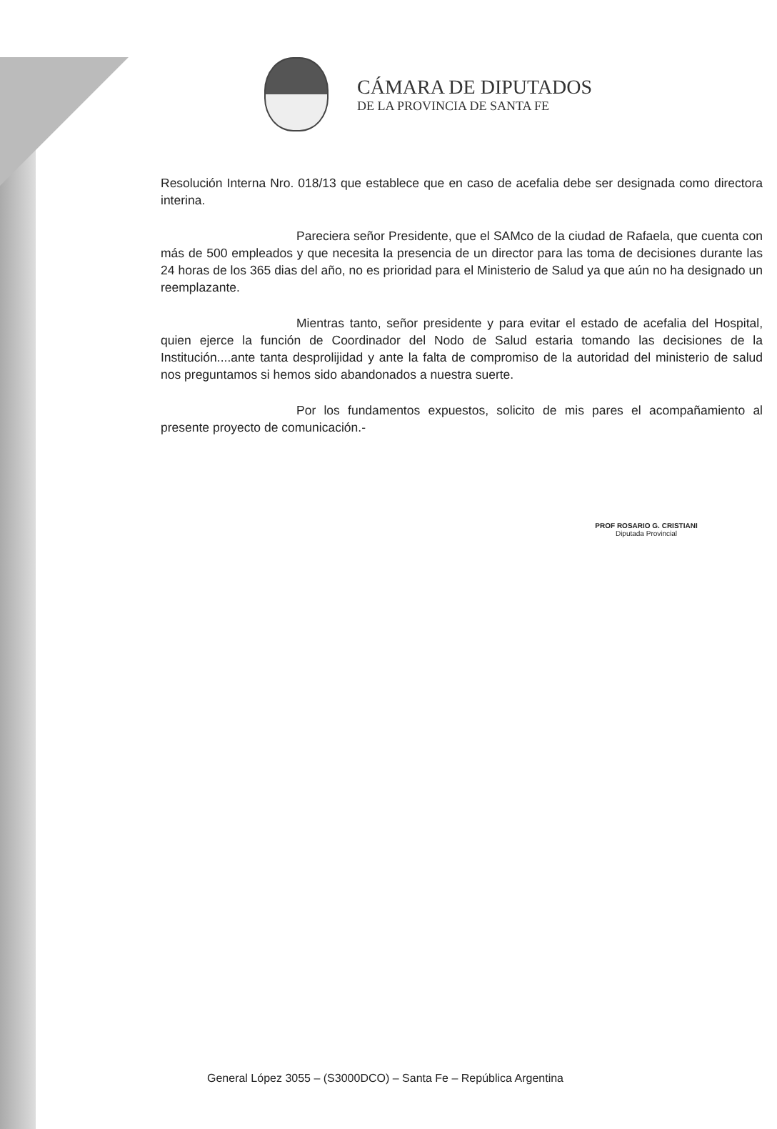CÁMARA DE DIPUTADOS
DE LA PROVINCIA DE SANTA FE
Resolución Interna Nro. 018/13 que establece que en caso de acefalia debe ser designada como directora interina.
Pareciera señor Presidente, que el SAMco de la ciudad de Rafaela, que cuenta con más de 500 empleados y que necesita la presencia de un director para las toma de decisiones durante las 24 horas de los 365 dias del año, no es prioridad para el Ministerio de Salud ya que aún no ha designado un reemplazante.
Mientras tanto, señor presidente y para evitar el estado de acefalia del Hospital, quien ejerce la función de Coordinador del Nodo de Salud estaria tomando las decisiones de la Institución....ante tanta desprolijidad y ante la falta de compromiso de la autoridad del ministerio de salud nos preguntamos si hemos sido abandonados a nuestra suerte.
Por los fundamentos expuestos, solicito de mis pares el acompañamiento al presente proyecto de comunicación.-
PROF ROSARIO G. CRISTIANI
Diputada Provincial
General López 3055 – (S3000DCO) – Santa Fe – República Argentina